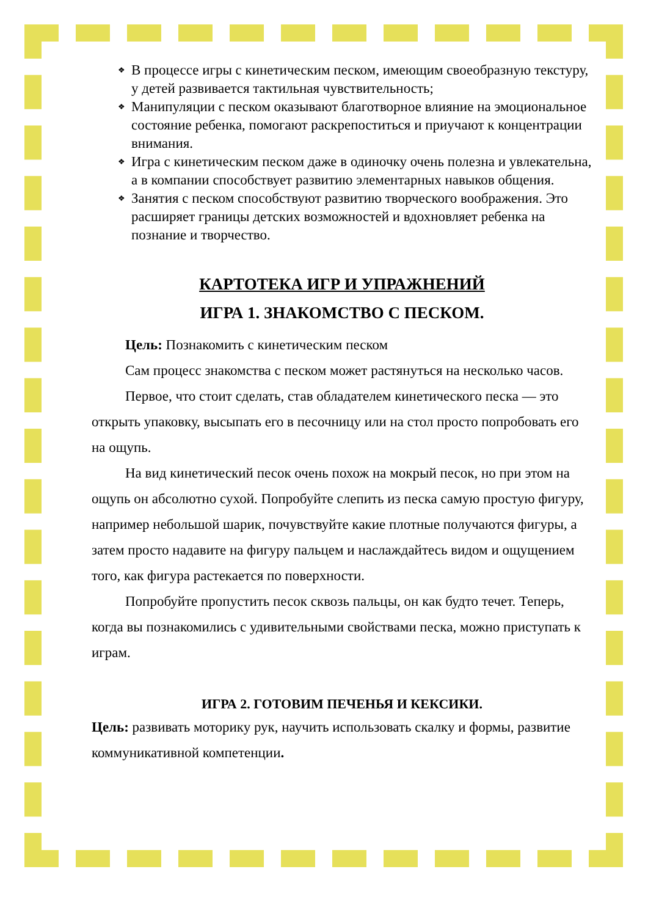❖ В процессе игры с кинетическим песком, имеющим своеобразную текстуру, у детей развивается тактильная чувствительность;
❖ Манипуляции с песком оказывают благотворное влияние на эмоциональное состояние ребенка, помогают раскрепоститься и приучают к концентрации внимания.
❖ Игра с кинетическим песком даже в одиночку очень полезна и увлекательна, а в компании способствует развитию элементарных навыков общения.
❖ Занятия с песком способствуют развитию творческого воображения. Это расширяет границы детских возможностей и вдохновляет ребенка на познание и творчество.
КАРТОТЕКА ИГР И УПРАЖНЕНИЙ
ИГРА 1. ЗНАКОМСТВО С ПЕСКОМ.
Цель: Познакомить с кинетическим песком
Сам процесс знакомства с песком может растянуться на несколько часов.
Первое, что стоит сделать, став обладателем кинетического песка — это открыть упаковку, высыпать его в песочницу или на стол просто попробовать его на ощупь.
На вид кинетический песок очень похож на мокрый песок, но при этом на ощупь он абсолютно сухой. Попробуйте слепить из песка самую простую фигуру, например небольшой шарик, почувствуйте какие плотные получаются фигуры, а затем просто надавите на фигуру пальцем и наслаждайтесь видом и ощущением того, как фигура растекается по поверхности.
Попробуйте пропустить песок сквозь пальцы, он как будто течет. Теперь, когда вы познакомились с удивительными свойствами песка, можно приступать к играм.
ИГРА 2. ГОТОВИМ ПЕЧЕНЬЯ И КЕКСИКИ.
Цель: развивать моторику рук, научить использовать скалку и формы, развитие коммуникативной компетенции.